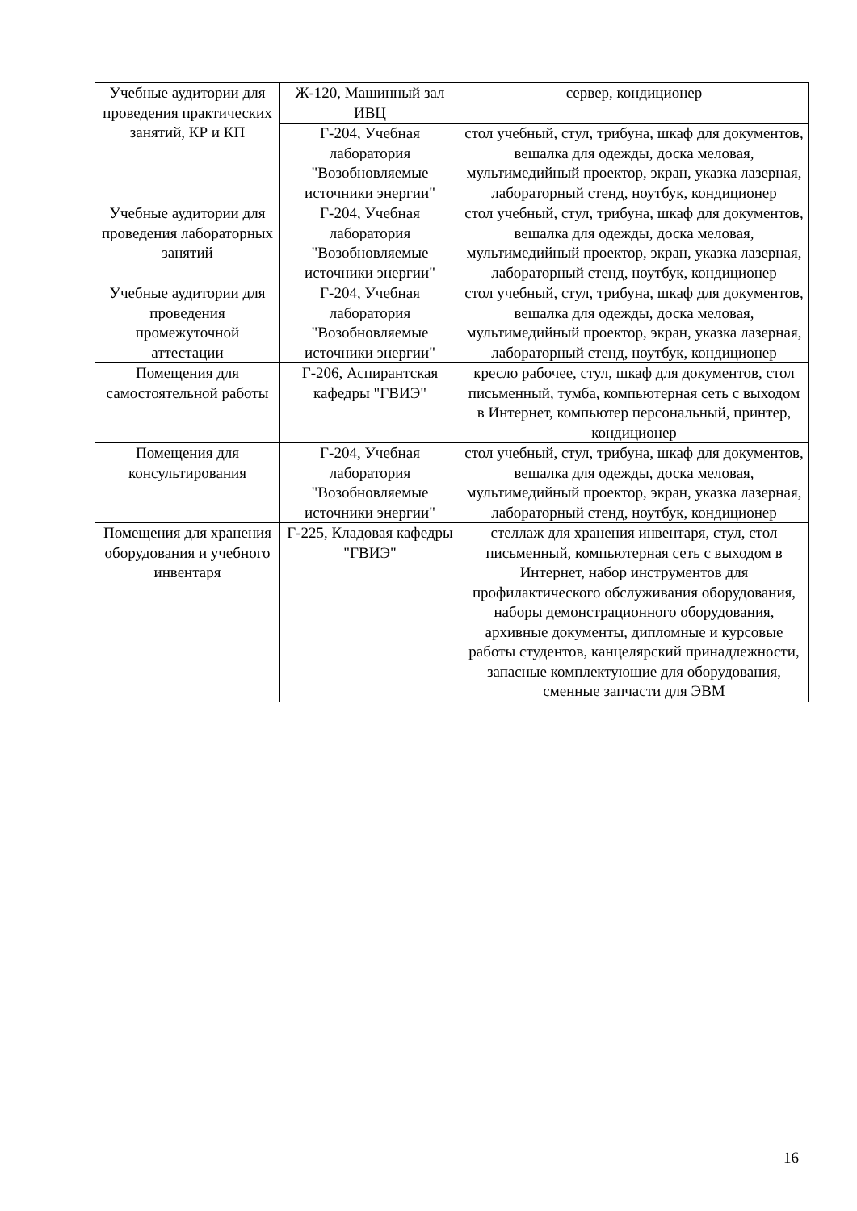| Учебные аудитории для проведения практических занятий, КР и КП | Ж-120, Машинный зал ИВЦ | сервер, кондиционер |
| | Г-204, Учебная лаборатория "Возобновляемые источники энергии" | стол учебный, стул, трибуна, шкаф для документов, вешалка для одежды, доска меловая, мультимедийный проектор, экран, указка лазерная, лабораторный стенд, ноутбук, кондиционер |
| Учебные аудитории для проведения лабораторных занятий | Г-204, Учебная лаборатория "Возобновляемые источники энергии" | стол учебный, стул, трибуна, шкаф для документов, вешалка для одежды, доска меловая, мультимедийный проектор, экран, указка лазерная, лабораторный стенд, ноутбук, кондиционер |
| Учебные аудитории для проведения промежуточной аттестации | Г-204, Учебная лаборатория "Возобновляемые источники энергии" | стол учебный, стул, трибуна, шкаф для документов, вешалка для одежды, доска меловая, мультимедийный проектор, экран, указка лазерная, лабораторный стенд, ноутбук, кондиционер |
| Помещения для самостоятельной работы | Г-206, Аспирантская кафедры "ГВИЭ" | кресло рабочее, стул, шкаф для документов, стол письменный, тумба, компьютерная сеть с выходом в Интернет, компьютер персональный, принтер, кондиционер |
| Помещения для консультирования | Г-204, Учебная лаборатория "Возобновляемые источники энергии" | стол учебный, стул, трибуна, шкаф для документов, вешалка для одежды, доска меловая, мультимедийный проектор, экран, указка лазерная, лабораторный стенд, ноутбук, кондиционер |
| Помещения для хранения оборудования и учебного инвентаря | Г-225, Кладовая кафедры "ГВИЭ" | стеллаж для хранения инвентаря, стул, стол письменный, компьютерная сеть с выходом в Интернет, набор инструментов для профилактического обслуживания оборудования, наборы демонстрационного оборудования, архивные документы, дипломные и курсовые работы студентов, канцелярский принадлежности, запасные комплектующие для оборудования, сменные запчасти для ЭВМ |
16